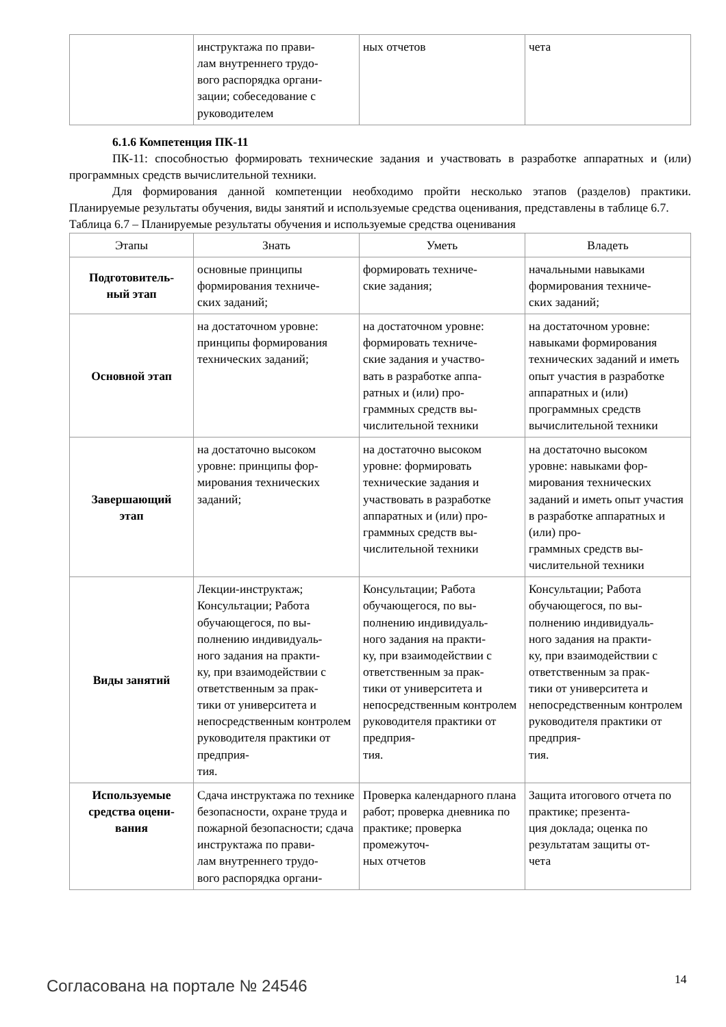| | инструктажа по прави- лам внутреннего трудо- вого распорядка органи- зации; собеседование с руководителем | ных отчетов | чета |
6.1.6 Компетенция ПК-11
ПК-11: способностью формировать технические задания и участвовать в разработке аппаратных и (или) программных средств вычислительной техники.
Для формирования данной компетенции необходимо пройти несколько этапов (разделов) практики. Планируемые результаты обучения, виды занятий и используемые средства оценивания, представлены в таблице 6.7.
Таблица 6.7 – Планируемые результаты обучения и используемые средства оценивания
| Этапы | Знать | Уметь | Владеть |
| --- | --- | --- | --- |
| Подготовитель- ный этап | основные принципы формирования техниче- ских заданий; | формировать техниче- ские задания; | начальными навыками формирования техниче- ских заданий; |
| Основной этап | на достаточном уровне: принципы формирования технических заданий; | на достаточном уровне: формировать техниче- ские задания и участво- вать в разработке аппа- ратных и (или) про- граммных средств вы- числительной техники | на достаточном уровне: навыками формирования технических заданий и иметь опыт участия в разработке аппаратных и (или) программных средств вычислительной техники |
| Завершающий этап | на достаточно высоком уровне: принципы фор- мирования технических заданий; | на достаточно высоком уровне: формировать технические задания и участвовать в разработке аппаратных и (или) про- граммных средств вы- числительной техники | на достаточно высоком уровне: навыками фор- мирования технических заданий и иметь опыт участия в разработке аппаратных и (или) про- граммных средств вы- числительной техники |
| Виды занятий | Лекции-инструктаж; Консультации; Работа обучающегося, по вы- полнению индивидуаль- ного задания на практи- ку, при взаимодействии с ответственным за прак- тики от университета и непосредственным контролем руководителя практики от предприя- тия. | Консультации; Работа обучающегося, по вы- полнению индивидуаль- ного задания на практи- ку, при взаимодействии с ответственным за прак- тики от университета и непосредственным контролем руководителя практики от предприя- тия. | Консультации; Работа обучающегося, по вы- полнению индивидуаль- ного задания на практи- ку, при взаимодействии с ответственным за прак- тики от университета и непосредственным контролем руководителя практики от предприя- тия. |
| Используемые средства оцени- вания | Сдача инструктажа по технике безопасности, охране труда и пожарной безопасности; сдача инструктажа по прави- лам внутреннего трудо- вого распорядка органи- | Проверка календарного плана работ; проверка дневника по практике; проверка промежуточ- ных отчетов | Защита итогового отчета по практике; презента- ция доклада; оценка по результатам защиты от- чета |
Согласована на портале № 24546 14